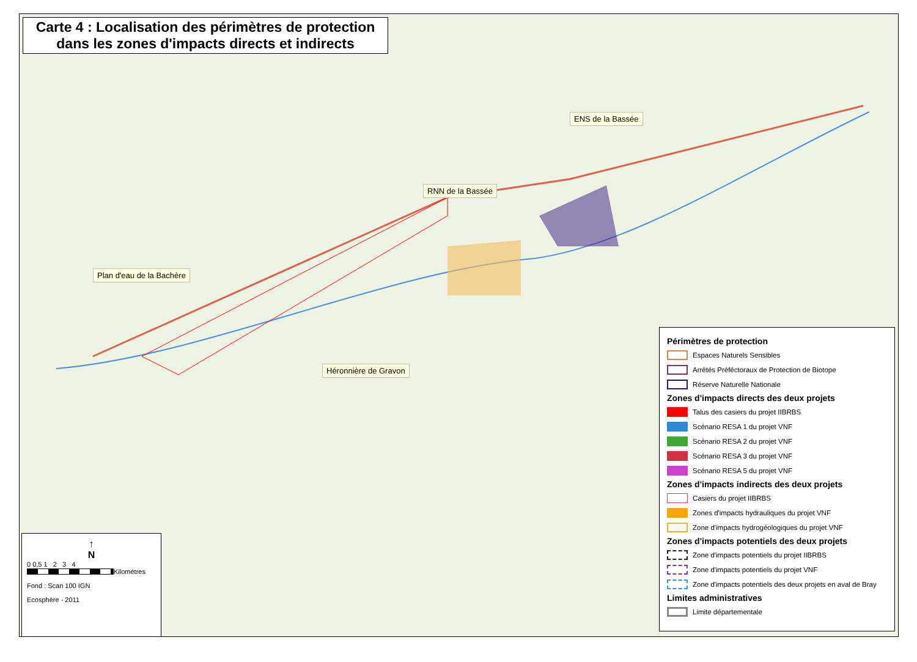Carte 4 : Localisation des périmètres de protection
dans les zones d'impacts directs et indirects
ENS de la Bassée
RNN de la Bassée
Plan d'eau de la Bachère
Héronnière de Gravon
Périmètres de protection
Espaces Naturels Sensibles
Arrêtés Préféctoraux de Protection de Biotope
Réserve Naturelle Nationale
Zones d'impacts directs des deux projets
Talus des casiers du projet IIBRBS
Scénario RESA 1 du projet VNF
Scénario RESA 2 du projet VNF
Scénario RESA 3 du projet VNF
Scénario RESA 5 du projet VNF
Zones d'impacts indirects des deux projets
Casiers du projet IIBRBS
Zones d'impacts hydrauliques du projet VNF
Zone d'impacts hydrogéologiques du projet VNF
Zones d'impacts potentiels des deux projets
Zone d'impacts potentiels du projet IIBRBS
Zone d'impacts potentiels du projet VNF
Zone d'impacts potentiels des deux projets en aval de Bray
Limites administratives
Limite départementale
↑
N
0 0,5 1 2 3 4
Kilomètres
Fond : Scan 100 IGN
Ecosphère - 2011